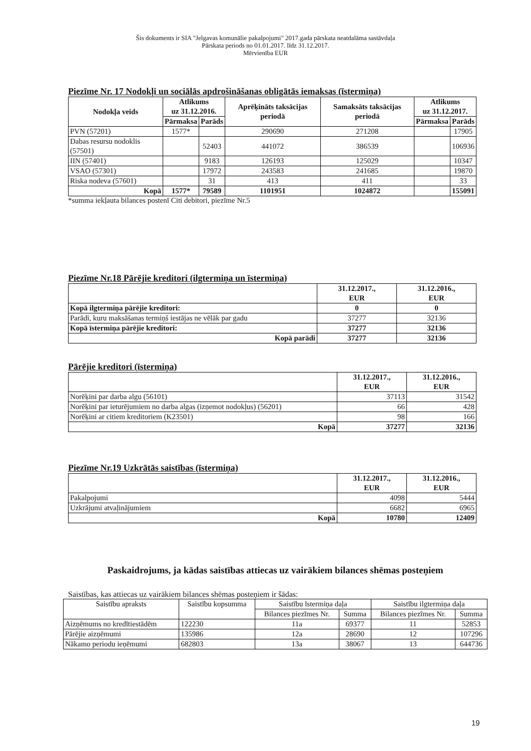Šis dokuments ir SIA "Jelgavas komunālie pakalpojumi" 2017.gada pārskata neatdalāma sastāvdaļa
Pārskata periods no 01.01.2017. līdz 31.12.2017.
Mērvienība EUR
Piezīme Nr. 17 Nodokļi un sociālās apdrošināšanas obligātās iemaksas (īstermiņa)
| Nodokļa veids | Atlikums uz 31.12.2016. | | Aprēķināts taksācijas periodā | Samaksāts taksācijas periodā | Atlikums uz 31.12.2017. | |
| --- | --- | --- | --- | --- | --- | --- |
| | Pārmaksa | Parāds | | | Pārmaksa | Parāds |
| PVN (57201) | 1577* | | 290690 | 271208 | | 17905 |
| Dabas resursu nodoklis (57501) | | 52403 | 441072 | 386539 | | 106936 |
| IIN (57401) | | 9183 | 126193 | 125029 | | 10347 |
| VSAO (57301) | | 17972 | 243583 | 241685 | | 19870 |
| Riska nodeva (57601) | | 31 | 413 | 411 | | 33 |
| Kopā | 1577* | 79589 | 1101951 | 1024872 | | 155091 |
*summa iekļauta bilances postenī Citi debitori, piezīme Nr.5
Piezīme Nr.18 Pārējie kreditori (ilgtermiņa un īstermiņa)
| | 31.12.2017., EUR | 31.12.2016., EUR |
| --- | --- | --- |
| Kopā ilgtermiņa pārējie kreditori: | 0 | 0 |
| Parādi, kuru maksāšanas termiņš iestājas ne vēlāk par gadu | 37277 | 32136 |
| Kopā īstermiņa pārējie kreditori: | 37277 | 32136 |
| Kopā parādi | 37277 | 32136 |
Pārējie kreditori (īstermiņa)
| | 31.12.2017., EUR | 31.12.2016., EUR |
| --- | --- | --- |
| Norēķini par darba algu (56101) | 37113 | 31542 |
| Norēķini par ieturējumiem no darba algas (izņemot nodokļus) (56201) | 66 | 428 |
| Norēķini ar citiem kreditoriem (K23501) | 98 | 166 |
| Kopā | 37277 | 32136 |
Piezīme Nr.19 Uzkrātās saistības (īstermiņa)
| | 31.12.2017., EUR | 31.12.2016., EUR |
| --- | --- | --- |
| Pakalpojumi | 4098 | 5444 |
| Uzkrājumi atvaļinājumiem | 6682 | 6965 |
| Kopā | 10780 | 12409 |
Paskaidrojums, ja kādas saistības attiecas uz vairākiem bilances shēmas posteņiem
Saistības, kas attiecas uz vairākiem bilances shēmas posteņiem ir šādas:
| Saistību apraksts | Saistību kopsumma | Saistību īstermiņa daļa | | Saistību ilgtermiņa daļa | |
| | | Bilances piezīmes Nr. | Summa | Bilances piezīmes Nr. | Summa |
| Aizņēmums no kredītiestādēm | 122230 | 11a | 69377 | 11 | 52853 |
| Pārējie aizņēmumi | 135986 | 12a | 28690 | 12 | 107296 |
| Nākamo periodu ieņēmumi | 682803 | 13a | 38067 | 13 | 644736 |
19